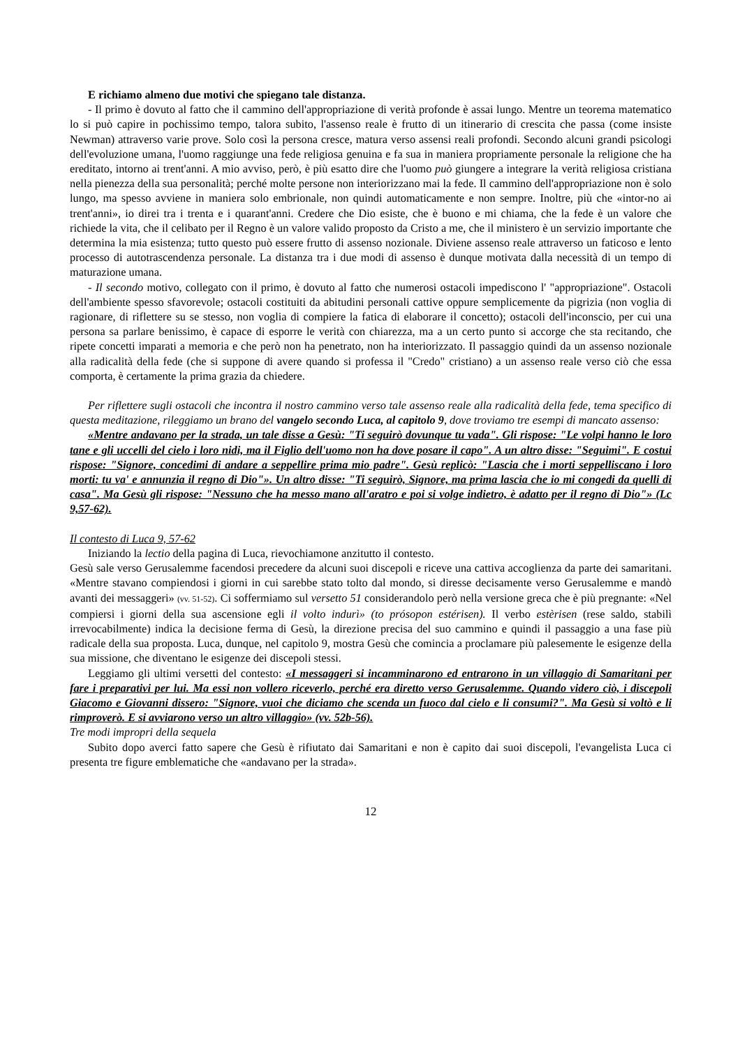E richiamo almeno due motivi che spiegano tale distanza.
- Il primo è dovuto al fatto che il cammino dell'appropriazione di verità profonde è assai lungo. Mentre un teorema matematico lo si può capire in pochissimo tempo, talora subito, l'assenso reale è frutto di un itinerario di crescita che passa (come insiste Newman) attraverso varie prove. Solo così la persona cresce, matura verso assensi reali profondi. Secondo alcuni grandi psicologi dell'evoluzione umana, l'uomo raggiunge una fede religiosa genuina e fa sua in maniera propriamente personale la religione che ha ereditato, intorno ai trent'anni. A mio avviso, però, è più esatto dire che l'uomo può giungere a integrare la verità religiosa cristiana nella pienezza della sua personalità; perché molte persone non interiorizzano mai la fede. Il cammino dell'appropriazione non è solo lungo, ma spesso avviene in maniera solo embrionale, non quindi automaticamente e non sempre. Inoltre, più che «intor-no ai trent'anni», io direi tra i trenta e i quarant'anni. Credere che Dio esiste, che è buono e mi chiama, che la fede è un valore che richiede la vita, che il celibato per il Regno è un valore valido proposto da Cristo a me, che il ministero è un servizio importante che determina la mia esistenza; tutto questo può essere frutto di assenso nozionale. Diviene assenso reale attraverso un faticoso e lento processo di autotrascendenza personale. La distanza tra i due modi di assenso è dunque motivata dalla necessità di un tempo di maturazione umana.
- Il secondo motivo, collegato con il primo, è dovuto al fatto che numerosi ostacoli impediscono l' "appropriazione". Ostacoli dell'ambiente spesso sfavorevole; ostacoli costituiti da abitudini personali cattive oppure semplicemente da pigrizia (non voglia di ragionare, di riflettere su se stesso, non voglia di compiere la fatica di elaborare il concetto); ostacoli dell'inconscio, per cui una persona sa parlare benissimo, è capace di esporre le verità con chiarezza, ma a un certo punto si accorge che sta recitando, che ripete concetti imparati a memoria e che però non ha penetrato, non ha interiorizzato. Il passaggio quindi da un assenso nozionale alla radicalità della fede (che si suppone di avere quando si professa il "Credo" cristiano) a un assenso reale verso ciò che essa comporta, è certamente la prima grazia da chiedere.
Per riflettere sugli ostacoli che incontra il nostro cammino verso tale assenso reale alla radicalità della fede, tema specifico di questa meditazione, rileggiamo un brano del vangelo secondo Luca, al capitolo 9, dove troviamo tre esempi di mancato assenso:
«Mentre andavano per la strada, un tale disse a Gesù: "Ti seguirò dovunque tu vada". Gli rispose: "Le volpi hanno le loro tane e gli uccelli del cielo i loro nidi, ma il Figlio dell'uomo non ha dove posare il capo". A un altro disse: "Seguimi". E costui rispose: "Signore, concedimi di andare a seppellire prima mio padre". Gesù replicò: "Lascia che i morti seppelliscano i loro morti: tu va' e annunzia il regno di Dio"». Un altro disse: "Ti seguirò, Signore, ma prima lascia che io mi congedi da quelli di casa". Ma Gesù gli rispose: "Nessuno che ha messo mano all'aratro e poi si volge indietro, è adatto per il regno di Dio"» (Lc 9,57-62).
Il contesto di Luca 9, 57-62
Iniziando la lectio della pagina di Luca, rievochiamone anzitutto il contesto.
Gesù sale verso Gerusalemme facendosi precedere da alcuni suoi discepoli e riceve una cattiva accoglienza da parte dei samaritani. «Mentre stavano compiendosi i giorni in cui sarebbe stato tolto dal mondo, si diresse decisamente verso Gerusalemme e mandò avanti dei messaggeri» (vv. 51-52). Ci soffermiamo sul versetto 51 considerandolo però nella versione greca che è più pregnante: «Nel compiersi i giorni della sua ascensione egli il volto indurì» (to prósopon estérisen). Il verbo estèrisen (rese saldo, stabilì irrevocabilmente) indica la decisione ferma di Gesù, la direzione precisa del suo cammino e quindi il passaggio a una fase più radicale della sua proposta. Luca, dunque, nel capitolo 9, mostra Gesù che comincia a proclamare più palesemente le esigenze della sua missione, che diventano le esigenze dei discepoli stessi.
Leggiamo gli ultimi versetti del contesto: «I messaggeri si incamminarono ed entrarono in un villaggio di Samaritani per fare i preparativi per lui. Ma essi non vollero riceverlo, perché era diretto verso Gerusalemme. Quando videro ciò, i discepoli Giacomo e Giovanni dissero: "Signore, vuoi che diciamo che scenda un fuoco dal cielo e li consumi?". Ma Gesù si voltò e li rimproverò. E si avviarono verso un altro villaggio» (vv. 52b-56).
Tre modi impropri della sequela
Subito dopo averci fatto sapere che Gesù è rifiutato dai Samaritani e non è capito dai suoi discepoli, l'evangelista Luca ci presenta tre figure emblematiche che «andavano per la strada».
12